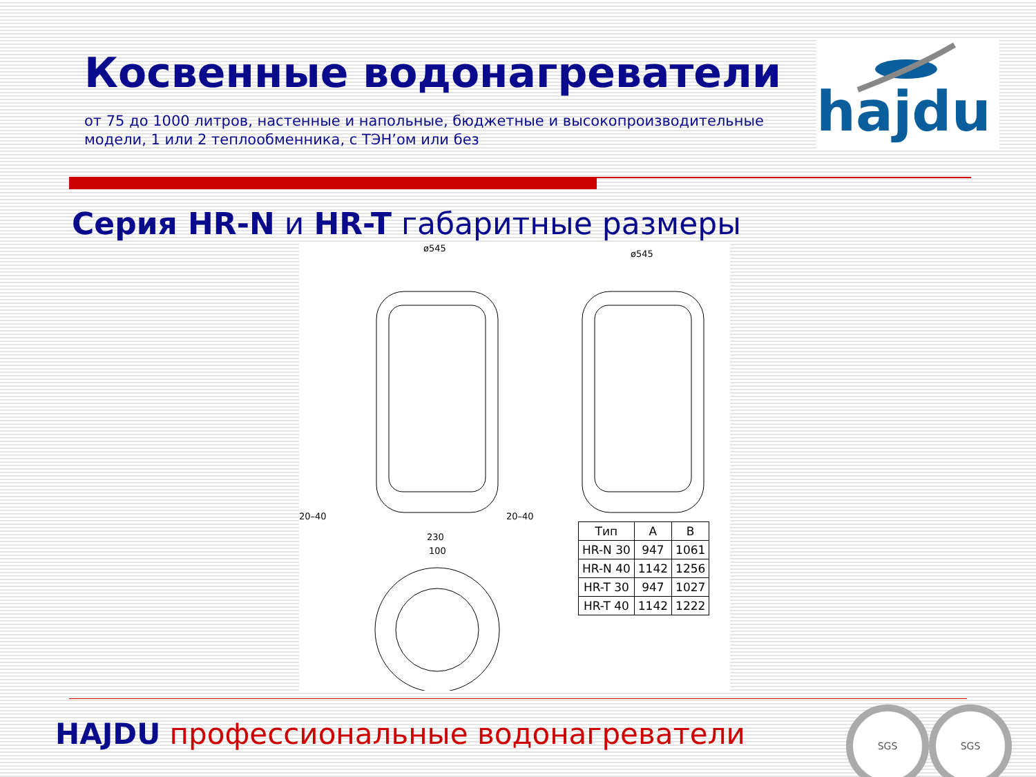Косвенные водонагреватели
от 75 до 1000 литров, настенные и напольные, бюджетные и высокопроизводительные модели, 1 или 2 теплообменника, с ТЭН’ом или без
hajdu
Серия HR-N и HR-T габаритные размеры
ø545
20–40
ø545
20–40
230
100
| Тип | A | B |
| --- | --- | --- |
| HR-N 30 | 947 | 1061 |
| HR-N 40 | 1142 | 1256 |
| HR-T 30 | 947 | 1027 |
| HR-T 40 | 1142 | 1222 |
HAJDU профессиональные водонагреватели
SGS SGS